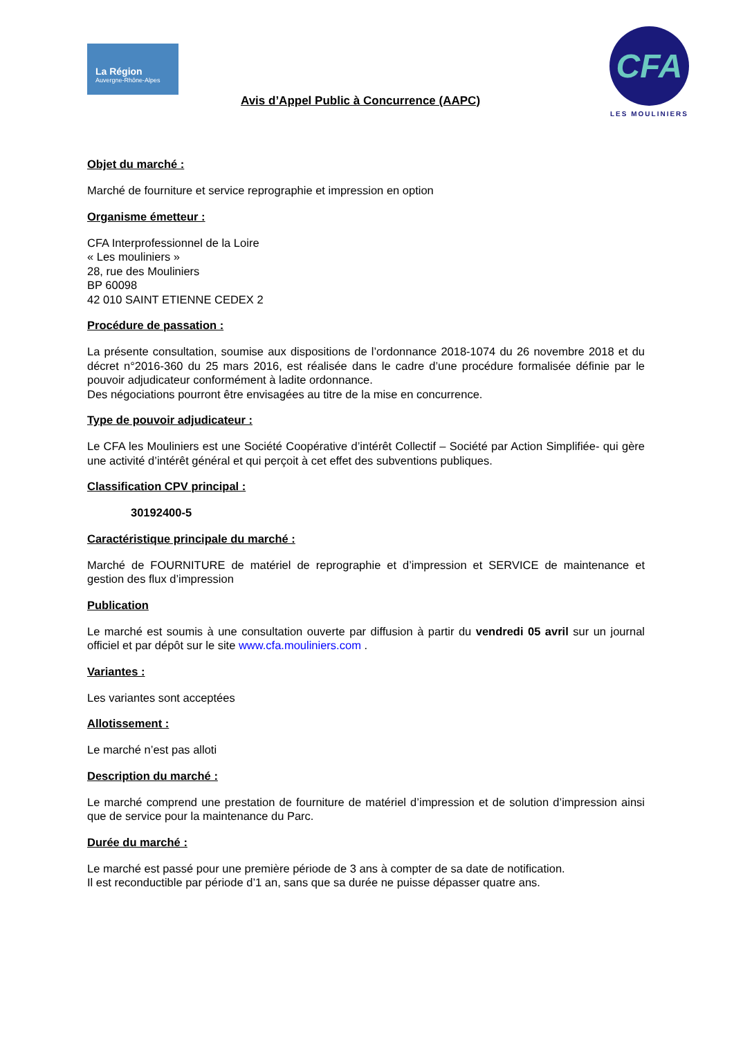La Région
Auvergne-Rhône-Alpes
Avis d’Appel Public à Concurrence (AAPC)
CFA
LES MOULINIERS
Objet du marché :
Marché de fourniture et service reprographie et impression en option
Organisme émetteur :
CFA Interprofessionnel de la Loire
« Les mouliniers »
28, rue des Mouliniers
BP 60098
42 010 SAINT ETIENNE CEDEX 2
Procédure de passation :
La présente consultation, soumise aux dispositions de l’ordonnance 2018-1074 du 26 novembre 2018 et du décret n°2016-360 du 25 mars 2016, est réalisée dans le cadre d’une procédure formalisée définie par le pouvoir adjudicateur conformément à ladite ordonnance.
Des négociations pourront être envisagées au titre de la mise en concurrence.
Type de pouvoir adjudicateur :
Le CFA les Mouliniers est une Société Coopérative d’intérêt Collectif – Société par Action Simplifiée- qui gère une activité d’intérêt général et qui perçoit à cet effet des subventions publiques.
Classification CPV principal :
30192400-5
Caractéristique principale du marché :
Marché de FOURNITURE de matériel de reprographie et d’impression et SERVICE de maintenance et gestion des flux d’impression
Publication
Le marché est soumis à une consultation ouverte par diffusion à partir du vendredi 05 avril sur un journal officiel et par dépôt sur le site www.cfa.mouliniers.com .
Variantes :
Les variantes sont acceptées
Allotissement :
Le marché n’est pas alloti
Description du marché :
Le marché comprend une prestation de fourniture de matériel d’impression et de solution d’impression ainsi que de service pour la maintenance du Parc.
Durée du marché :
Le marché est passé pour une première période de 3 ans à compter de sa date de notification.
Il est reconductible par période d’1 an, sans que sa durée ne puisse dépasser quatre ans.